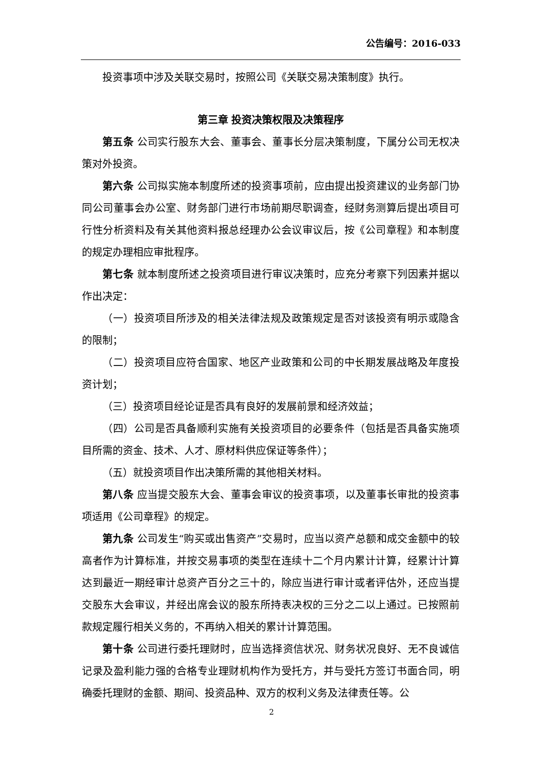公告编号：2016-033
投资事项中涉及关联交易时，按照公司《关联交易决策制度》执行。
第三章 投资决策权限及决策程序
第五条 公司实行股东大会、董事会、董事长分层决策制度，下属分公司无权决策对外投资。
第六条 公司拟实施本制度所述的投资事项前，应由提出投资建议的业务部门协同公司董事会办公室、财务部门进行市场前期尽职调查，经财务测算后提出项目可行性分析资料及有关其他资料报总经理办公会议审议后，按《公司章程》和本制度的规定办理相应审批程序。
第七条 就本制度所述之投资项目进行审议决策时，应充分考察下列因素并据以作出决定：
（一）投资项目所涉及的相关法律法规及政策规定是否对该投资有明示或隐含的限制；
（二）投资项目应符合国家、地区产业政策和公司的中长期发展战略及年度投资计划；
（三）投资项目经论证是否具有良好的发展前景和经济效益；
（四）公司是否具备顺利实施有关投资项目的必要条件（包括是否具备实施项目所需的资金、技术、人才、原材料供应保证等条件）；
（五）就投资项目作出决策所需的其他相关材料。
第八条 应当提交股东大会、董事会审议的投资事项，以及董事长审批的投资事项适用《公司章程》的规定。
第九条 公司发生“购买或出售资产”交易时，应当以资产总额和成交金额中的较高者作为计算标准，并按交易事项的类型在连续十二个月内累计计算，经累计计算达到最近一期经审计总资产百分之三十的，除应当进行审计或者评估外，还应当提交股东大会审议，并经出席会议的股东所持表决权的三分之二以上通过。已按照前款规定履行相关义务的，不再纳入相关的累计计算范围。
第十条 公司进行委托理财时，应当选择资信状况、财务状况良好、无不良诚信记录及盈利能力强的合格专业理财机构作为受托方，并与受托方签订书面合同，明确委托理财的金额、期间、投资品种、双方的权利义务及法律责任等。公
2